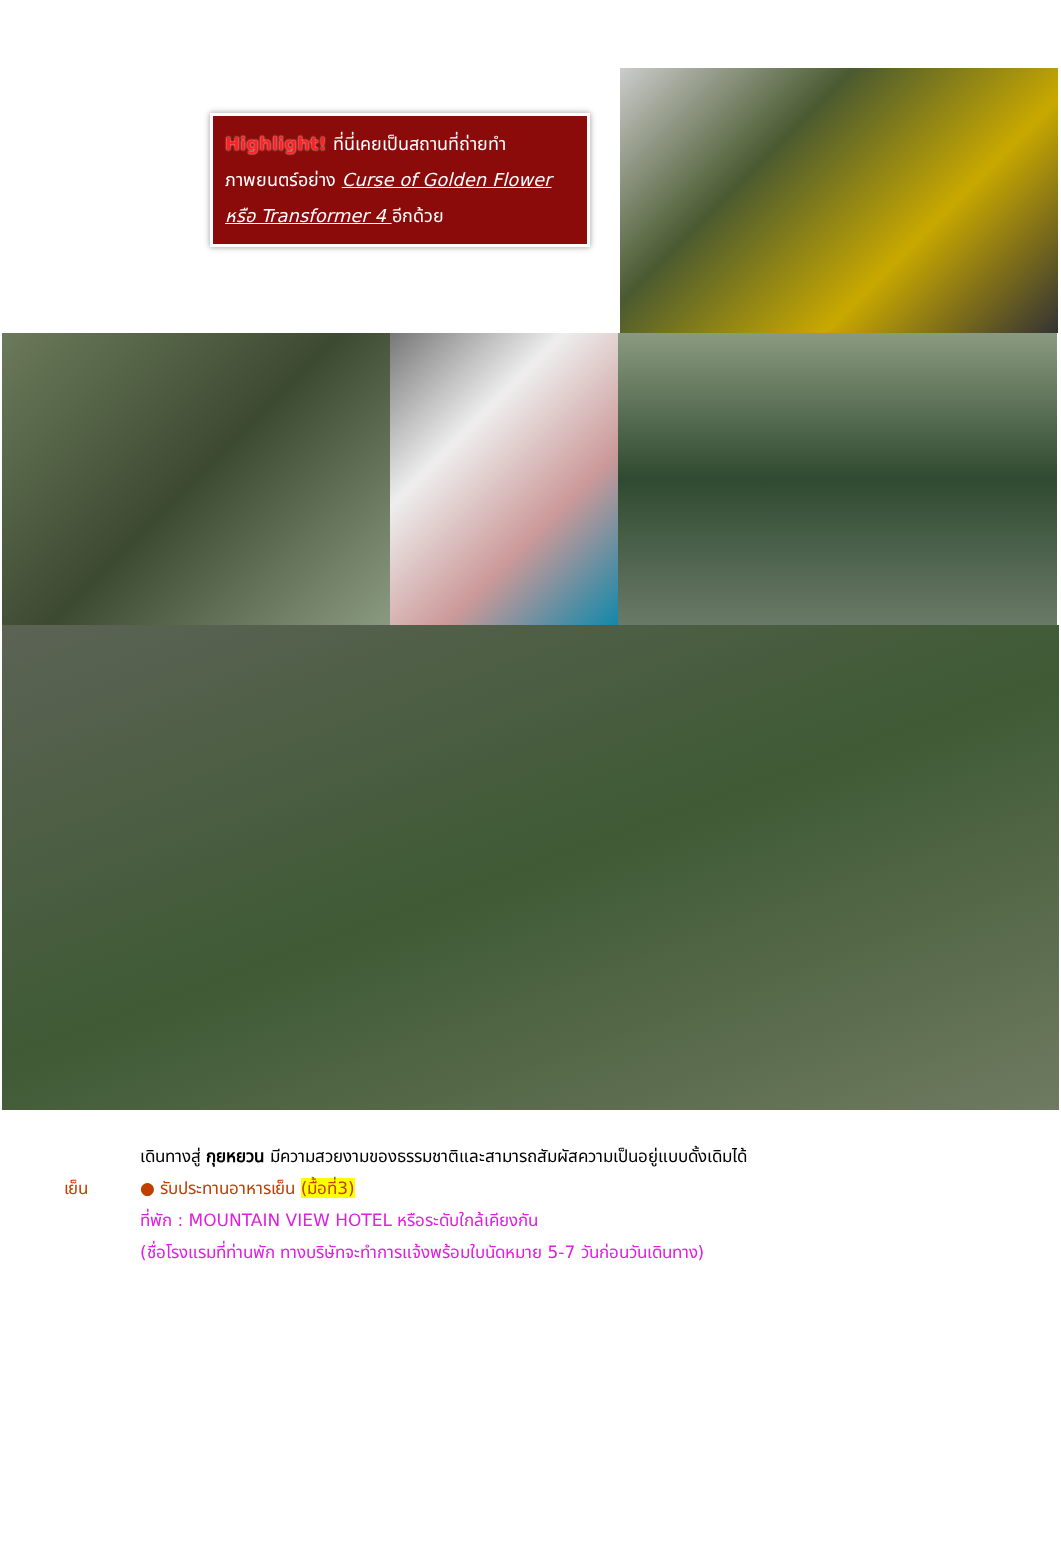Highlight! ที่นี่เคยเป็นสถานที่ถ่ายทำภาพยนตร์อย่าง Curse of Golden Flower หรือ Transformer 4 อีกด้วย
เดินทางสู่ กุยหยวน มีความสวยงามของธรรมชาติและสามารถสัมผัสความเป็นอยู่แบบดั้งเดิมได้
เย็น ● รับประทานอาหารเย็น (มื้อที่3)
ที่พัก : MOUNTAIN VIEW HOTEL หรือระดับใกล้เคียงกัน
(ชื่อโรงแรมที่ท่านพัก ทางบริษัทจะทำการแจ้งพร้อมใบนัดหมาย 5-7 วันก่อนวันเดินทาง)